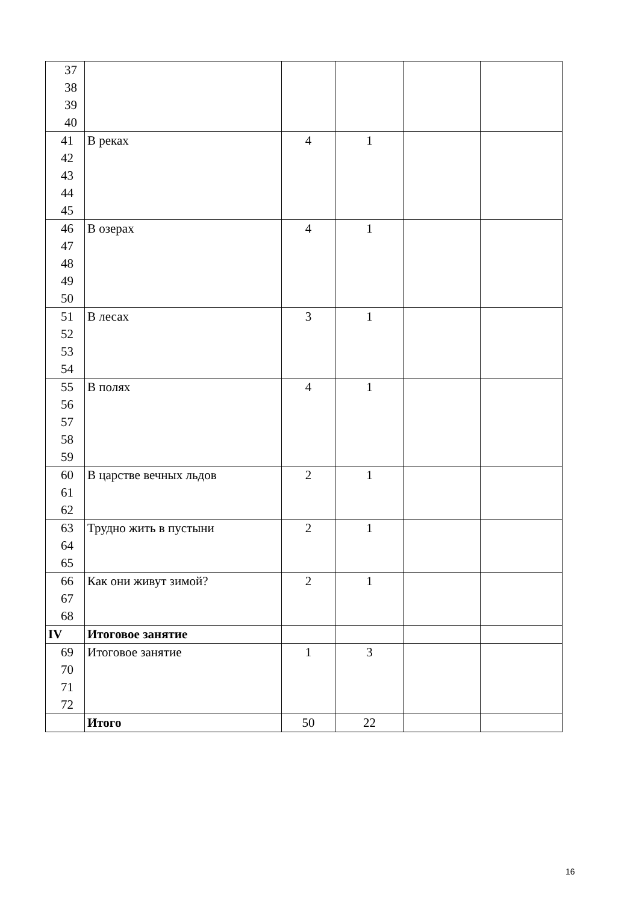| 37 38 39 40 | | | | | |
| 41 42 43 44 45 | В реках | 4 | 1 | | |
| 46 47 48 49 50 | В озерах | 4 | 1 | | |
| 51 52 53 54 | В лесах | 3 | 1 | | |
| 55 56 57 58 59 | В полях | 4 | 1 | | |
| 60 61 62 | В царстве вечных льдов | 2 | 1 | | |
| 63 64 65 | Трудно жить в пустыни | 2 | 1 | | |
| 66 67 68 | Как они живут зимой? | 2 | 1 | | |
| IV | Итоговое занятие | | | | |
| 69 70 71 72 | Итоговое занятие | 1 | 3 | | |
| | Итого | 50 | 22 | | |
16